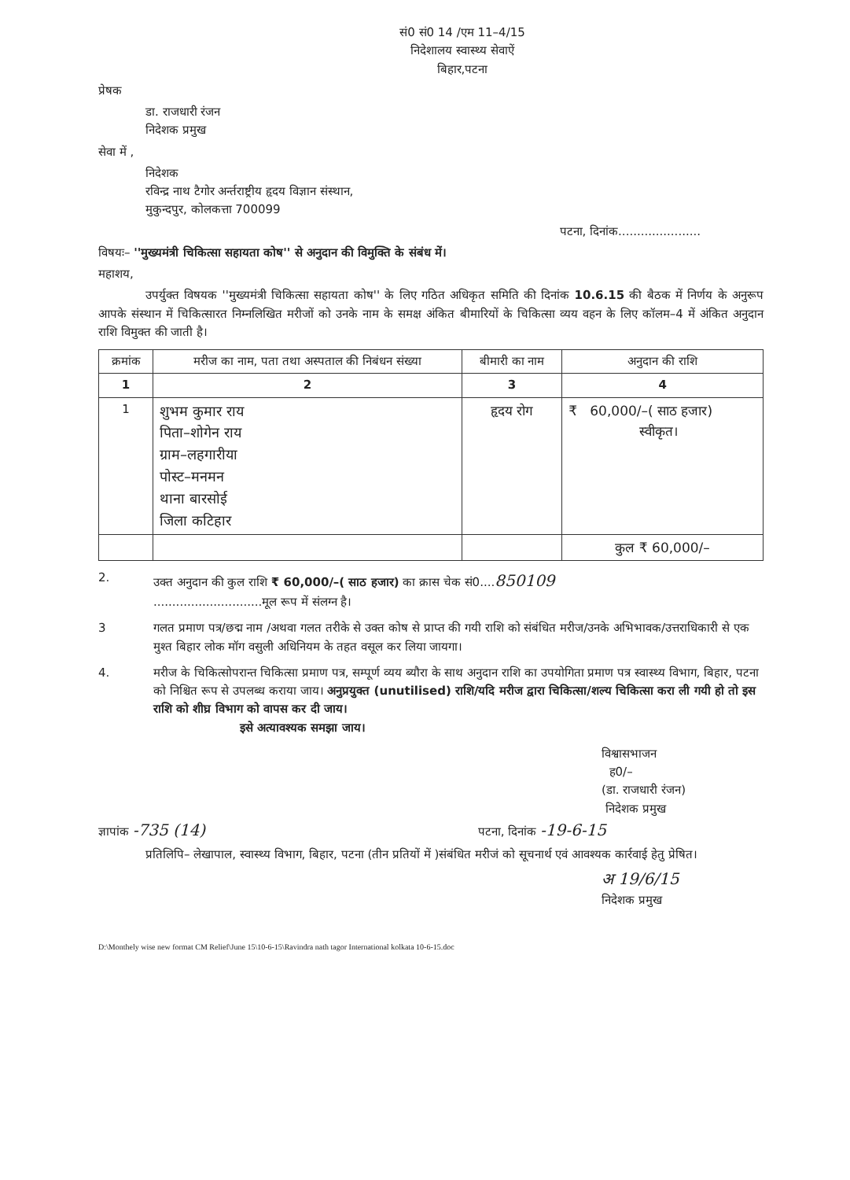सं0 सं0 14 /एम 11–4/15
निदेशालय स्वास्थ्य सेवाऐं
बिहार,पटना
प्रेषक
डा. राजधारी रंजन
निदेशक प्रमुख
सेवा में ,
निदेशक
रविन्द्र नाथ टैगोर अर्न्तराष्ट्रीय हृदय विज्ञान संस्थान,
मुकुन्दपुर, कोलकत्ता 700099
पटना, दिनांक......................
विषयः– ''मुख्यमंत्री चिकित्सा सहायता कोष'' से अनुदान की विमुक्ति के संबंध में।
महाशय,
उपर्युक्त विषयक ''मुख्यमंत्री चिकित्सा सहायता कोष'' के लिए गठित अधिकृत समिति की दिनांक 10.6.15 की बैठक में निर्णय के अनुरूप आपके संस्थान में चिकित्सारत निम्नलिखित मरीजों को उनके नाम के समक्ष अंकित बीमारियों के चिकित्सा व्यय वहन के लिए कॉलम–4 में अंकित अनुदान राशि विमुक्त की जाती है।
| क्रमांक | मरीज का नाम, पता तथा अस्पताल की निबंधन संख्या | बीमारी का नाम | अनुदान की राशि |
| --- | --- | --- | --- |
| 1 | 2 | 3 | 4 |
| 1 | शुभम कुमार राय पिता–शोगेन राय ग्राम–लहगारीया पोस्ट–मनमन थाना बारसोई जिला कटिहार | हृदय रोग | ₹ 60,000/–( साठ हजार) स्वीकृत। |
| | | | कुल ₹ 60,000/– |
2. उक्त अनुदान की कुल राशि ₹ 60,000/–( साठ हजार) का क्रास चेक सं0....850109
.............................मूल रूप में संलग्न है।
3 गलत प्रमाण पत्र/छद्म नाम /अथवा गलत तरीके से उक्त कोष से प्राप्त की गयी राशि को संबंधित मरीज/उनके अभिभावक/उत्तराधिकारी से एक मुश्त बिहार लोक मॉग वसुली अधिनियम के तहत वसूल कर लिया जायगा।
4. मरीज के चिकित्सोपरान्त चिकित्सा प्रमाण पत्र, सम्पूर्ण व्यय ब्यौरा के साथ अनुदान राशि का उपयोगिता प्रमाण पत्र स्वास्थ्य विभाग, बिहार, पटना को निश्चित रूप से उपलब्ध कराया जाय। अनुप्रयुक्त (unutilised) राशि/यदि मरीज द्वारा चिकित्सा/शल्य चिकित्सा करा ली गयी हो तो इस राशि को शीघ्र विभाग को वापस कर दी जाय।
इसे अत्यावश्यक समझा जाय।
विश्वासभाजन
ह0/–
(डा. राजधारी रंजन)
निदेशक प्रमुख
ज्ञापांक -735 (14) पटना, दिनांक -19-6-15
प्रतिलिपि– लेखापाल, स्वास्थ्य विभाग, बिहार, पटना (तीन प्रतियों में )संबंधित मरीजं को सूचनार्थ एवं आवश्यक कार्रवाई हेतु प्रेषित।
अ 19/6/15
निदेशक प्रमुख
D:\Monthely wise new format CM Relief\June 15\10-6-15\Ravindra nath tagor International kolkata 10-6-15.doc